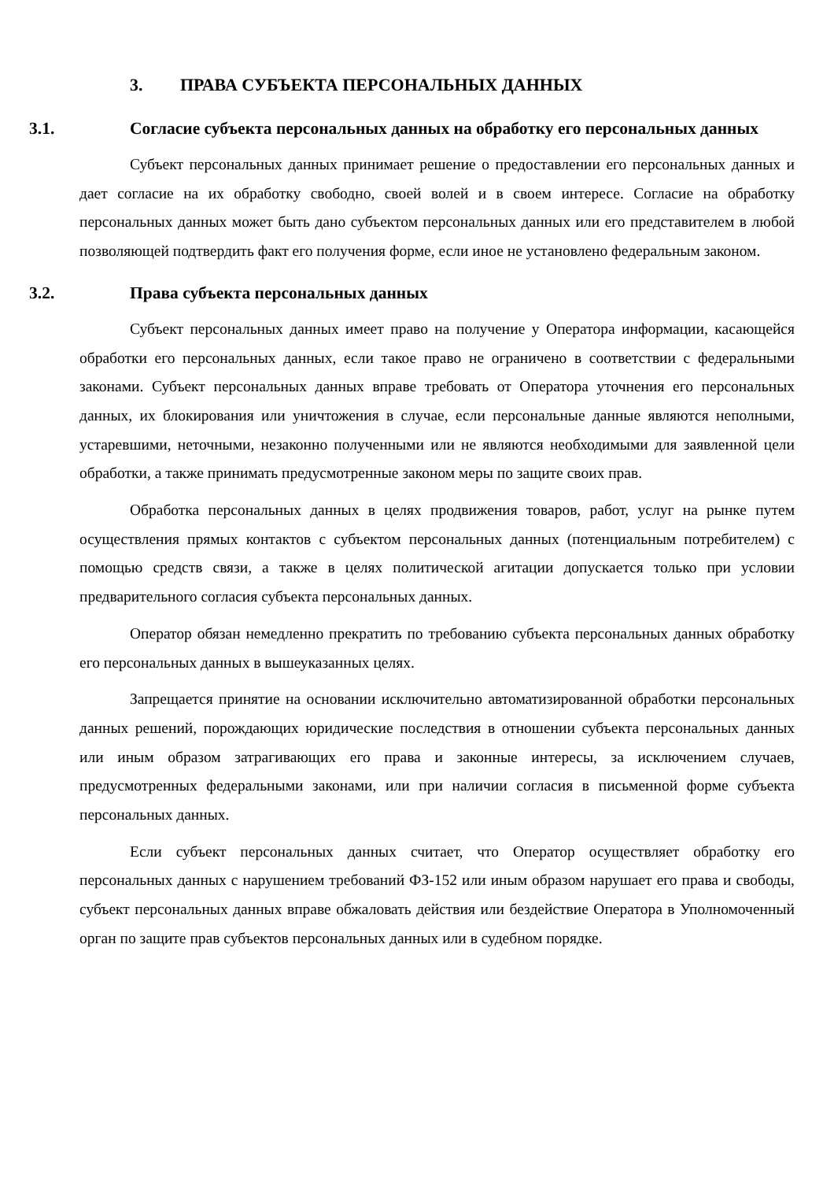3. ПРАВА СУБЪЕКТА ПЕРСОНАЛЬНЫХ ДАННЫХ
3.1. Согласие субъекта персональных данных на обработку его персональных данных
Субъект персональных данных принимает решение о предоставлении его персональных данных и дает согласие на их обработку свободно, своей волей и в своем интересе. Согласие на обработку персональных данных может быть дано субъектом персональных данных или его представителем в любой позволяющей подтвердить факт его получения форме, если иное не установлено федеральным законом.
3.2. Права субъекта персональных данных
Субъект персональных данных имеет право на получение у Оператора информации, касающейся обработки его персональных данных, если такое право не ограничено в соответствии с федеральными законами. Субъект персональных данных вправе требовать от Оператора уточнения его персональных данных, их блокирования или уничтожения в случае, если персональные данные являются неполными, устаревшими, неточными, незаконно полученными или не являются необходимыми для заявленной цели обработки, а также принимать предусмотренные законом меры по защите своих прав.
Обработка персональных данных в целях продвижения товаров, работ, услуг на рынке путем осуществления прямых контактов с субъектом персональных данных (потенциальным потребителем) с помощью средств связи, а также в целях политической агитации допускается только при условии предварительного согласия субъекта персональных данных.
Оператор обязан немедленно прекратить по требованию субъекта персональных данных обработку его персональных данных в вышеуказанных целях.
Запрещается принятие на основании исключительно автоматизированной обработки персональных данных решений, порождающих юридические последствия в отношении субъекта персональных данных или иным образом затрагивающих его права и законные интересы, за исключением случаев, предусмотренных федеральными законами, или при наличии согласия в письменной форме субъекта персональных данных.
Если субъект персональных данных считает, что Оператор осуществляет обработку его персональных данных с нарушением требований ФЗ-152 или иным образом нарушает его права и свободы, субъект персональных данных вправе обжаловать действия или бездействие Оператора в Уполномоченный орган по защите прав субъектов персональных данных или в судебном порядке.